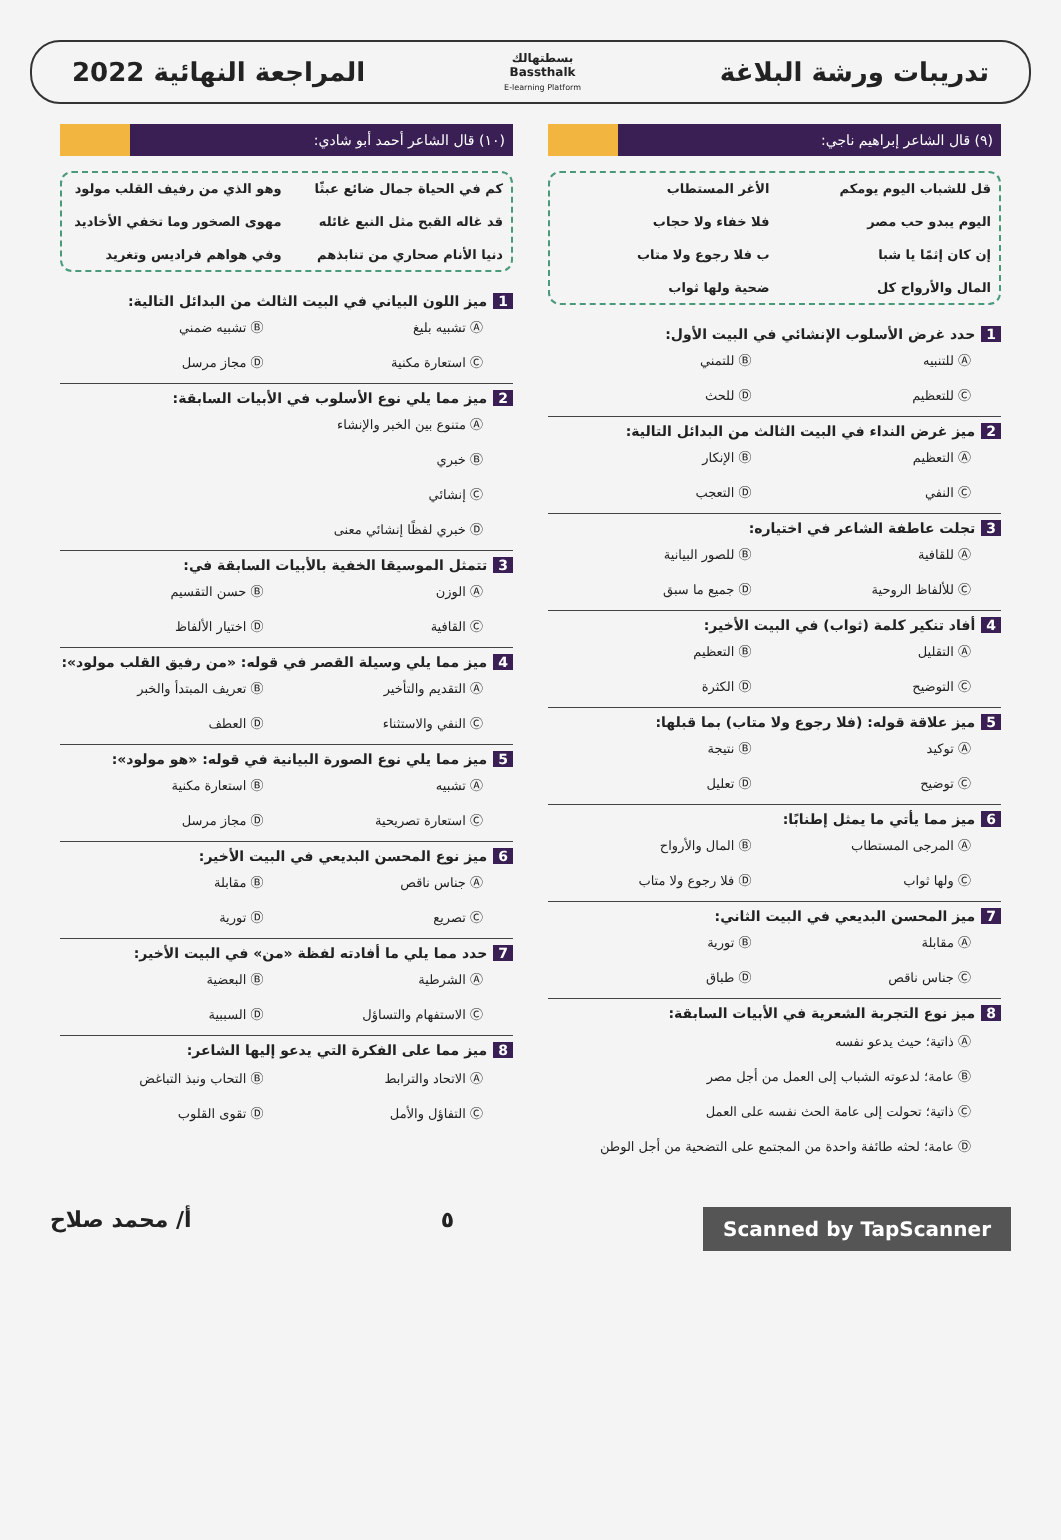تدريبات ورشة البلاغة
بسطتهالك
Bassthalk
E-learning Platform
المراجعة النهائية 2022
(٩) قال الشاعر إبراهيم ناجي:
قل للشباب اليوم يومكم الأغر المستطاب اليوم يبدو حب مصر فلا خفاء ولا حجاب إن كان إثمًا يا شبا ب فلا رجوع ولا متاب المال والأرواح كل ضحية ولها ثواب
1 حدد غرض الأسلوب الإنشائي في البيت الأول:
Ⓐ للتنبيه Ⓑ للتمني Ⓒ للتعظيم Ⓓ للحث
2 ميز غرض النداء في البيت الثالث من البدائل التالية:
Ⓐ التعظيم Ⓑ الإنكار Ⓒ النفي Ⓓ التعجب
3 تجلت عاطفة الشاعر في اختياره:
Ⓐ للقافية Ⓑ للصور البيانية Ⓒ للألفاظ الروحية Ⓓ جميع ما سبق
4 أفاد تنكير كلمة (ثواب) في البيت الأخير:
Ⓐ التقليل Ⓑ التعظيم Ⓒ التوضيح Ⓓ الكثرة
5 ميز علاقة قوله: (فلا رجوع ولا متاب) بما قبلها:
Ⓐ توكيد Ⓑ نتيجة Ⓒ توضيح Ⓓ تعليل
6 ميز مما يأتي ما يمثل إطنابًا:
Ⓐ المرجى المستطاب Ⓑ المال والأرواح Ⓒ ولها ثواب Ⓓ فلا رجوع ولا متاب
7 ميز المحسن البديعي في البيت الثاني:
Ⓐ مقابلة Ⓑ تورية Ⓒ جناس ناقص Ⓓ طباق
8 ميز نوع التجربة الشعرية في الأبيات السابقة:
Ⓐ ذاتية؛ حيث يدعو نفسه
Ⓑ عامة؛ لدعوته الشباب إلى العمل من أجل مصر
Ⓒ ذاتية؛ تحولت إلى عامة الحث نفسه على العمل
Ⓓ عامة؛ لحثه طائفة واحدة من المجتمع على التضحية من أجل الوطن
(١٠) قال الشاعر أحمد أبو شادي:
كم في الحياة جمال ضائع عبثًا وهو الذي من رفيف القلب مولود قد غاله القبح مثل النبع غائله مهوى الصخور وما تخفي الأخاديد دنيا الأنام صحاري من تنابذهم وفي هواهم فراديس وتغريد
1 ميز اللون البياني في البيت الثالث من البدائل التالية:
Ⓐ تشبيه بليغ Ⓑ تشبيه ضمني Ⓒ استعارة مكنية Ⓓ مجاز مرسل
2 ميز مما يلي نوع الأسلوب في الأبيات السابقة:
Ⓐ متنوع بين الخبر والإنشاء
Ⓑ خبري
Ⓒ إنشائي
Ⓓ خبري لفظًا إنشائي معنى
3 تتمثل الموسيقا الخفية بالأبيات السابقة في:
Ⓐ الوزن Ⓑ حسن التقسيم Ⓒ القافية Ⓓ اختيار الألفاظ
4 ميز مما يلي وسيلة القصر في قوله: «من رفيق القلب مولود»:
Ⓐ التقديم والتأخير Ⓑ تعريف المبتدأ والخبر Ⓒ النفي والاستثناء Ⓓ العطف
5 ميز مما يلي نوع الصورة البيانية في قوله: «هو مولود»:
Ⓐ تشبيه Ⓑ استعارة مكنية Ⓒ استعارة تصريحية Ⓓ مجاز مرسل
6 ميز نوع المحسن البديعي في البيت الأخير:
Ⓐ جناس ناقص Ⓑ مقابلة Ⓒ تصريع Ⓓ تورية
7 حدد مما يلي ما أفادته لفظة «من» في البيت الأخير:
Ⓐ الشرطية Ⓑ البعضية Ⓒ الاستفهام والتساؤل Ⓓ السببية
8 ميز مما على الفكرة التي يدعو إليها الشاعر:
Ⓐ الاتحاد والترابط Ⓑ التحاب ونبذ التباغض Ⓒ التفاؤل والأمل Ⓓ تقوى القلوب
Scanned by TapScanner ٥ أ/ محمد صلاح